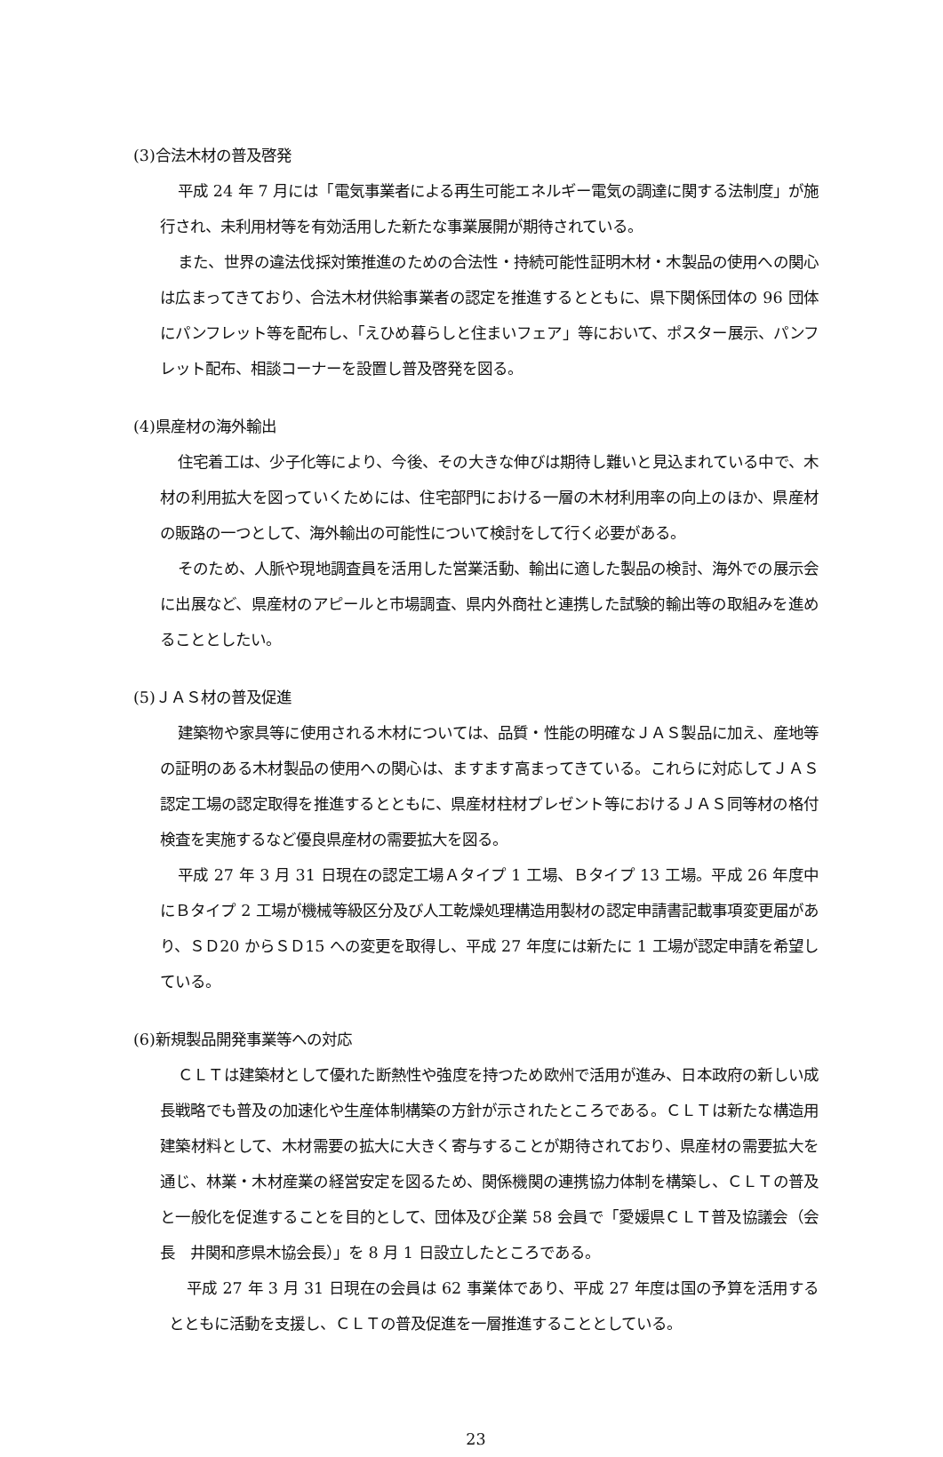(3)合法木材の普及啓発
平成 24 年 7 月には「電気事業者による再生可能エネルギー電気の調達に関する法制度」が施行され、未利用材等を有効活用した新たな事業展開が期待されている。
また、世界の違法伐採対策推進のための合法性・持続可能性証明木材・木製品の使用への関心は広まってきており、合法木材供給事業者の認定を推進するとともに、県下関係団体の 96 団体にパンフレット等を配布し、「えひめ暮らしと住まいフェア」等において、ポスター展示、パンフレット配布、相談コーナーを設置し普及啓発を図る。
(4)県産材の海外輸出
住宅着工は、少子化等により、今後、その大きな伸びは期待し難いと見込まれている中で、木材の利用拡大を図っていくためには、住宅部門における一層の木材利用率の向上のほか、県産材の販路の一つとして、海外輸出の可能性について検討をして行く必要がある。
そのため、人脈や現地調査員を活用した営業活動、輸出に適した製品の検討、海外での展示会に出展など、県産材のアピールと市場調査、県内外商社と連携した試験的輸出等の取組みを進めることとしたい。
(5)ＪＡＳ材の普及促進
建築物や家具等に使用される木材については、品質・性能の明確なＪＡＳ製品に加え、産地等の証明のある木材製品の使用への関心は、ますます高まってきている。これらに対応してＪＡＳ認定工場の認定取得を推進するとともに、県産材柱材プレゼント等におけるＪＡＳ同等材の格付検査を実施するなど優良県産材の需要拡大を図る。
平成 27 年 3 月 31 日現在の認定工場Ａタイプ 1 工場、Ｂタイプ 13 工場。平成 26 年度中にＢタイプ 2 工場が機械等級区分及び人工乾燥処理構造用製材の認定申請書記載事項変更届があり、ＳＤ20 からＳＤ15 への変更を取得し、平成 27 年度には新たに 1 工場が認定申請を希望している。
(6)新規製品開発事業等への対応
ＣＬＴは建築材として優れた断熱性や強度を持つため欧州で活用が進み、日本政府の新しい成長戦略でも普及の加速化や生産体制構築の方針が示されたところである。ＣＬＴは新たな構造用建築材料として、木材需要の拡大に大きく寄与することが期待されており、県産材の需要拡大を通じ、林業・木材産業の経営安定を図るため、関係機関の連携協力体制を構築し、ＣＬＴの普及と一般化を促進することを目的として、団体及び企業 58 会員で「愛媛県ＣＬＴ普及協議会（会長　井関和彦県木協会長）」を 8 月 1 日設立したところである。
平成 27 年 3 月 31 日現在の会員は 62 事業体であり、平成 27 年度は国の予算を活用するとともに活動を支援し、ＣＬＴの普及促進を一層推進することとしている。
23